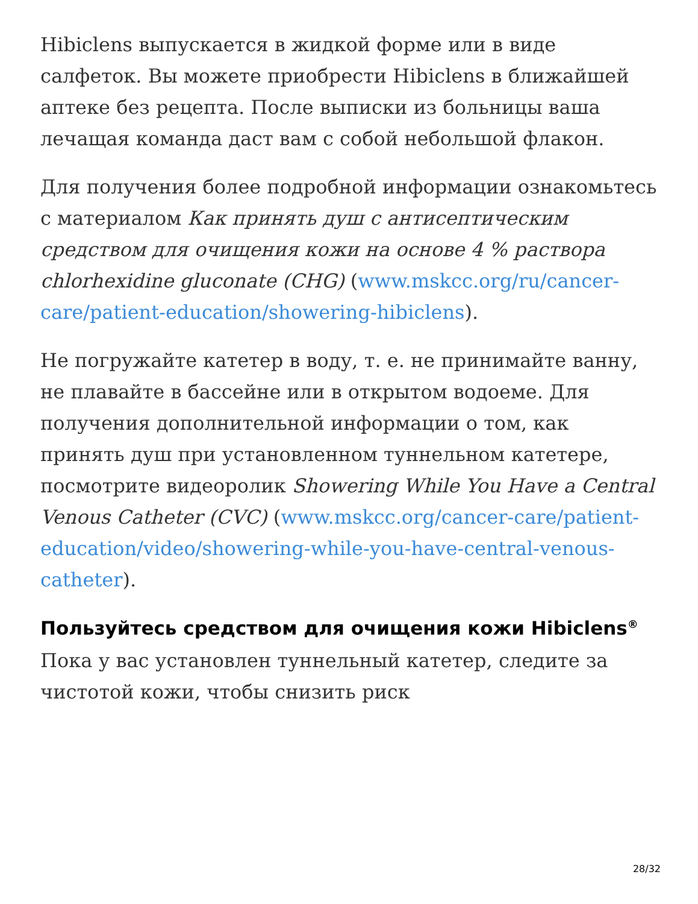Hibiclens выпускается в жидкой форме или в виде салфеток. Вы можете приобрести Hibiclens в ближайшей аптеке без рецепта. После выписки из больницы ваша лечащая команда даст вам с собой небольшой флакон.
Для получения более подробной информации ознакомьтесь с материалом Как принять душ с антисептическим средством для очищения кожи на основе 4 % раствора chlorhexidine gluconate (CHG) (www.mskcc.org/ru/cancer-care/patient-education/showering-hibiclens).
Не погружайте катетер в воду, т. е. не принимайте ванну, не плавайте в бассейне или в открытом водоеме. Для получения дополнительной информации о том, как принять душ при установленном туннельном катетере, посмотрите видеоролик Showering While You Have a Central Venous Catheter (CVC) (www.mskcc.org/cancer-care/patient-education/video/showering-while-you-have-central-venous-catheter).
Пользуйтесь средством для очищения кожи Hibiclens<sup>®</sup>
Пока у вас установлен туннельный катетер, следите за чистотой кожи, чтобы снизить риск
28/32